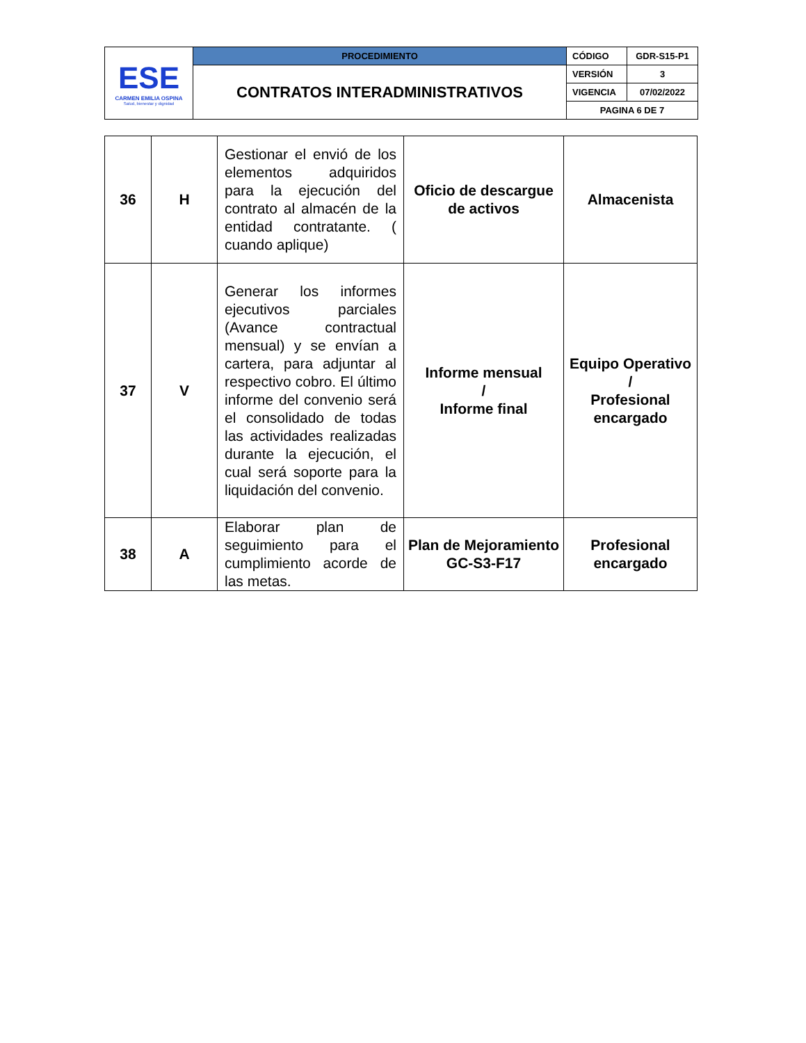| ESE CARMEN EMILIA OSPINA Salud, bienestar y dignidad | PROCEDIMIENTO | CÓDIGO | GDR-S15-P1 |
| | CONTRATOS INTERADMINISTRATIVOS | VERSIÓN | 3 |
| | | VIGENCIA | 07/02/2022 |
| | | PAGINA 6 DE 7 | |
| 36 | H | Gestionar el envió de los elementos adquiridos para la ejecución del contrato al almacén de la entidad contratante. ( cuando aplique) | Oficio de descargue de activos | Almacenista |
| 37 | V | Generar los informes ejecutivos parciales (Avance contractual mensual) y se envían a cartera, para adjuntar al respectivo cobro. El último informe del convenio será el consolidado de todas las actividades realizadas durante la ejecución, el cual será soporte para la liquidación del convenio. | Informe mensual / Informe final | Equipo Operativo / Profesional encargado |
| 38 | A | Elaborar plan de seguimiento para el cumplimiento acorde de las metas. | Plan de Mejoramiento GC-S3-F17 | Profesional encargado |